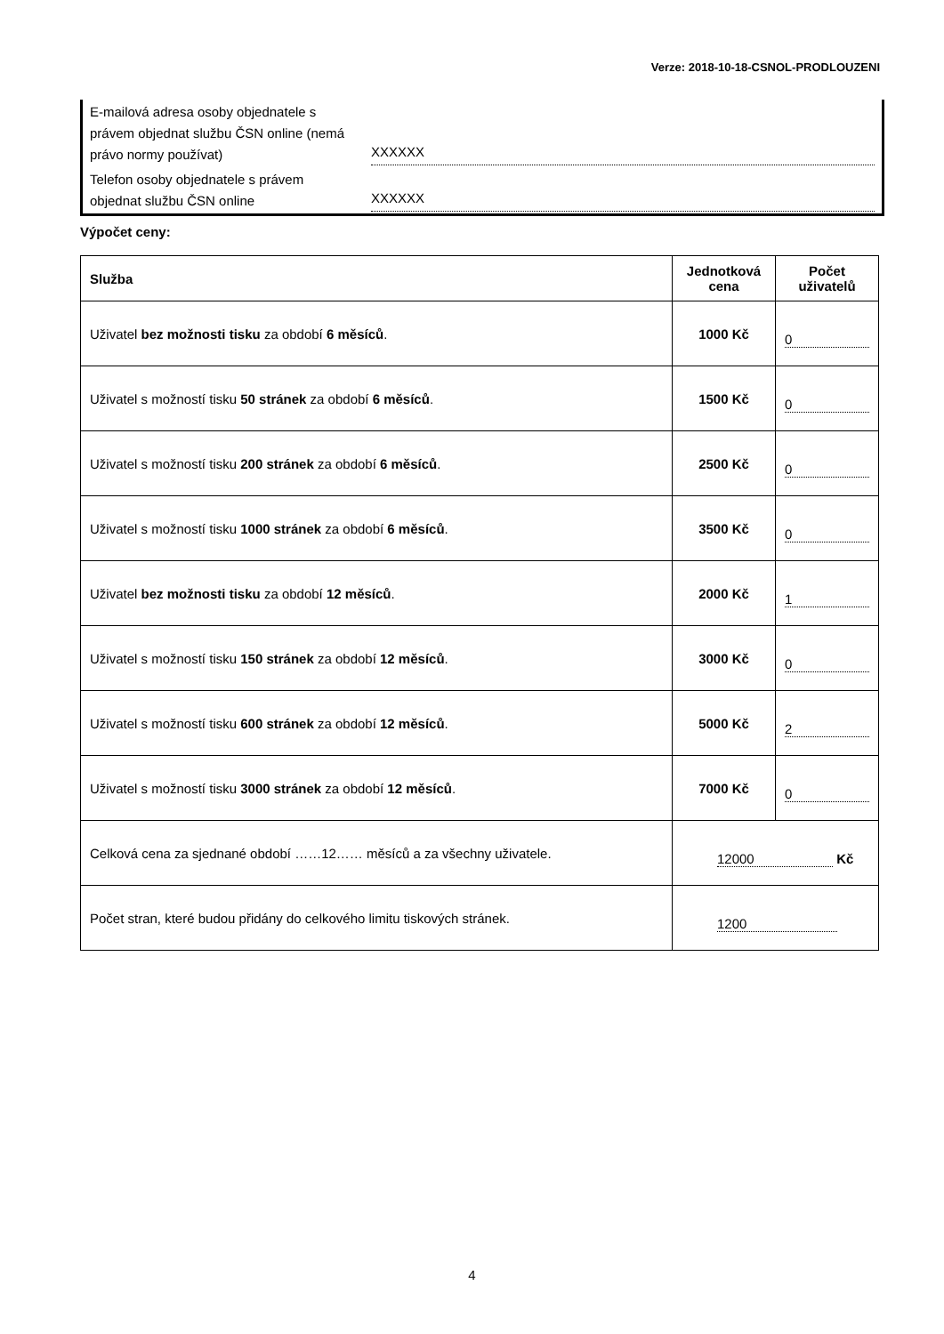Verze: 2018-10-18-CSNOL-PRODLOUZENI
| E-mailová adresa osoby objednatele s právem objednat službu ČSN online (nemá právo normy používat) | XXXXXX |
| Telefon osoby objednatele s právem objednat službu ČSN online | XXXXXX |
Výpočet ceny:
| Služba | Jednotková cena | Počet uživatelů |
| --- | --- | --- |
| Uživatel bez možnosti tisku za období 6 měsíců . | 1000 Kč | 0 |
| Uživatel s možností tisku 50 stránek za období 6 měsíců . | 1500 Kč | 0 |
| Uživatel s možností tisku 200 stránek za období 6 měsíců . | 2500 Kč | 0 |
| Uživatel s možností tisku 1000 stránek za období 6 měsíců . | 3500 Kč | 0 |
| Uživatel bez možnosti tisku za období 12 měsíců . | 2000 Kč | 1 |
| Uživatel s možností tisku 150 stránek za období 12 měsíců . | 3000 Kč | 0 |
| Uživatel s možností tisku 600 stránek za období 12 měsíců . | 5000 Kč | 2 |
| Uživatel s možností tisku 3000 stránek za období 12 měsíců . | 7000 Kč | 0 |
| Celková cena za sjednané období ……12…… měsíců a za všechny uživatele. | 12000 Kč | |
| Počet stran, které budou přidány do celkového limitu tiskových stránek. | 1200 | |
4